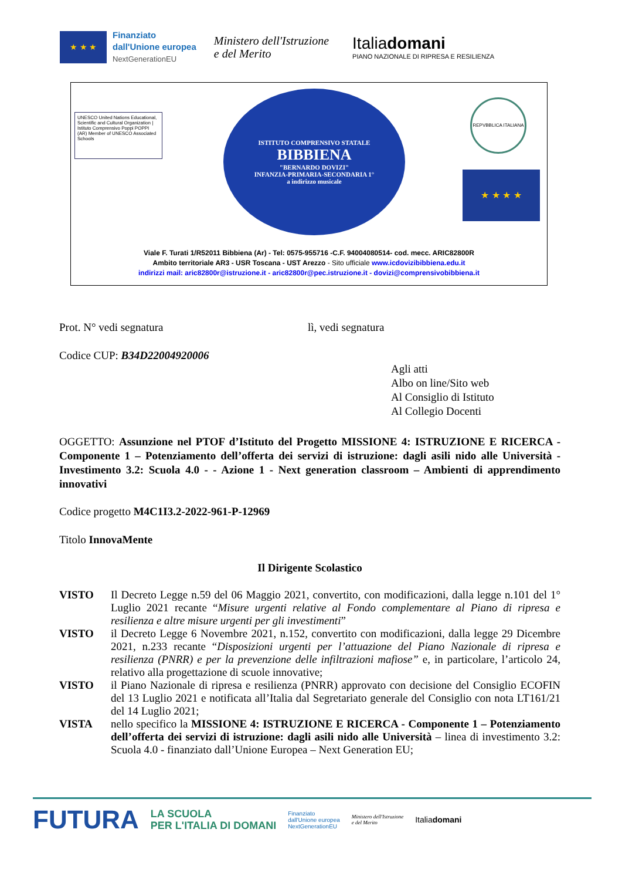★ ★ ★
Finanziato
dall'Unione europea
NextGenerationEU
Ministero dell'Istruzione
e del Merito
Italiadomani
PIANO NAZIONALE DI RIPRESA E RESILIENZA
UNESCO United Nations Educational, Scientific and Cultural Organization | Istituto Comprensivo Poppi POPPI (AR) Member of UNESCO Associated Schools
ISTITUTO COMPRENSIVO STATALE
BIBBIENA
"BERNARDO DOVIZI"
INFANZIA-PRIMARIA-SECONDARIA 1°
a indirizzo musicale
REPVBBLICA ITALIANA
★ ★ ★ ★
Viale F. Turati 1/R52011 Bibbiena (Ar) - Tel: 0575-955716 -C.F. 94004080514- cod. mecc. ARIC82800R
Ambito territoriale AR3 - USR Toscana - UST Arezzo - Sito ufficiale www.icdovizibibbiena.edu.it
indirizzi mail: aric82800r@istruzione.it - aric82800r@pec.istruzione.it - dovizi@comprensivobibbiena.it
Prot. N° vedi segnatura lì, vedi segnatura
Codice CUP: B34D22004920006
Agli atti
Albo on line/Sito web
Al Consiglio di Istituto
Al Collegio Docenti
OGGETTO: Assunzione nel PTOF d’Istituto del Progetto MISSIONE 4: ISTRUZIONE E RICERCA - Componente 1 – Potenziamento dell’offerta dei servizi di istruzione: dagli asili nido alle Università - Investimento 3.2: Scuola 4.0 - - Azione 1 - Next generation classroom – Ambienti di apprendimento innovativi
Codice progetto M4C1I3.2-2022-961-P-12969
Titolo InnovaMente
Il Dirigente Scolastico
VISTO Il Decreto Legge n.59 del 06 Maggio 2021, convertito, con modificazioni, dalla legge n.101 del 1° Luglio 2021 recante “Misure urgenti relative al Fondo complementare al Piano di ripresa e resilienza e altre misure urgenti per gli investimenti”
VISTO il Decreto Legge 6 Novembre 2021, n.152, convertito con modificazioni, dalla legge 29 Dicembre 2021, n.233 recante “Disposizioni urgenti per l’attuazione del Piano Nazionale di ripresa e resilienza (PNRR) e per la prevenzione delle infiltrazioni mafiose” e, in particolare, l’articolo 24, relativo alla progettazione di scuole innovative;
VISTO il Piano Nazionale di ripresa e resilienza (PNRR) approvato con decisione del Consiglio ECOFIN del 13 Luglio 2021 e notificata all’Italia dal Segretariato generale del Consiglio con nota LT161/21 del 14 Luglio 2021;
VISTA nello specifico la MISSIONE 4: ISTRUZIONE E RICERCA - Componente 1 – Potenziamento dell’offerta dei servizi di istruzione: dagli asili nido alle Università – linea di investimento 3.2: Scuola 4.0 - finanziato dall’Unione Europea – Next Generation EU;
FUTURA LA SCUOLA
PER L'ITALIA DI DOMANI Finanziato
dall'Unione europea
NextGenerationEU Ministero dell'Istruzione
e del Merito Italiadomani